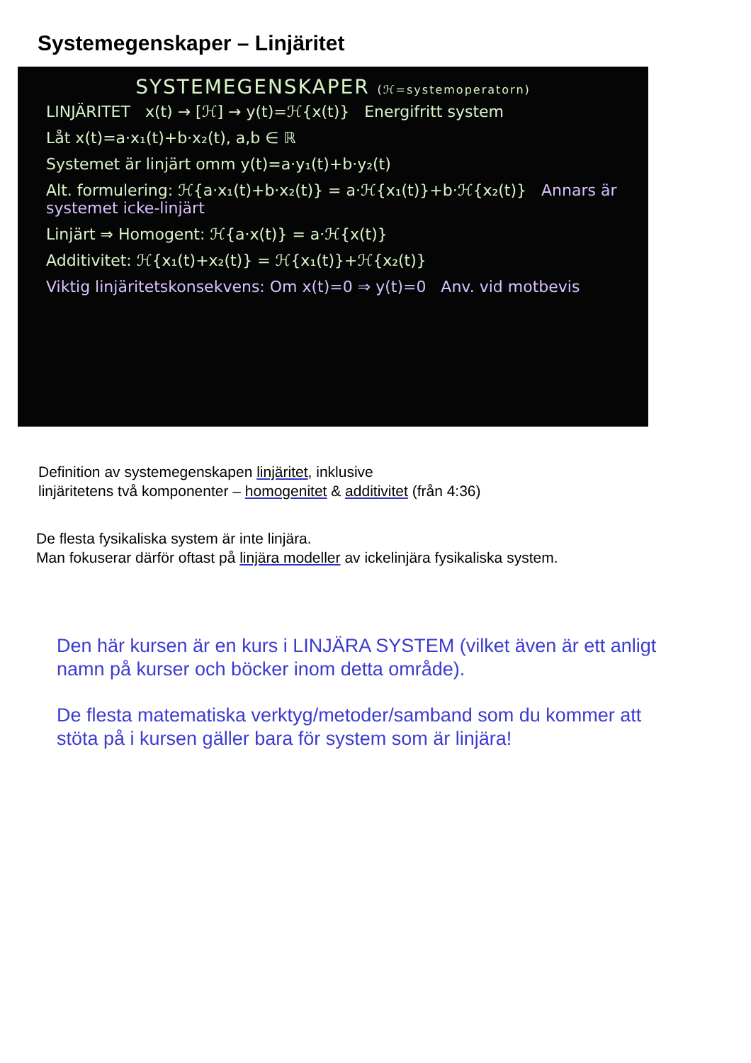Systemegenskaper – Linjäritet
SYSTEMEGENSKAPER (ℋ=systemoperatorn)
LINJÄRITET x(t) → [ℋ] → y(t)=ℋ{x(t)} Energifritt system
Låt x(t)=a·x₁(t)+b·x₂(t), a,b ∈ ℝ
Systemet är linjärt omm y(t)=a·y₁(t)+b·y₂(t)
Alt. formulering: ℋ{a·x₁(t)+b·x₂(t)} = a·ℋ{x₁(t)}+b·ℋ{x₂(t)} Annars är systemet icke-linjärt
Linjärt ⇒ Homogent: ℋ{a·x(t)} = a·ℋ{x(t)}
Additivitet: ℋ{x₁(t)+x₂(t)} = ℋ{x₁(t)}+ℋ{x₂(t)}
Viktig linjäritetskonsekvens: Om x(t)=0 ⇒ y(t)=0 Anv. vid motbevis
Definition av systemegenskapen linjäritet, inklusive
linjäritetens två komponenter – homogenitet & additivitet (från 4:36)
De flesta fysikaliska system är inte linjära.
Man fokuserar därför oftast på linjära modeller av ickelinjära fysikaliska system.
Den här kursen är en kurs i LINJÄRA SYSTEM (vilket även är ett anligt namn på kurser och böcker inom detta område).
De flesta matematiska verktyg/metoder/samband som du kommer att stöta på i kursen gäller bara för system som är linjära!